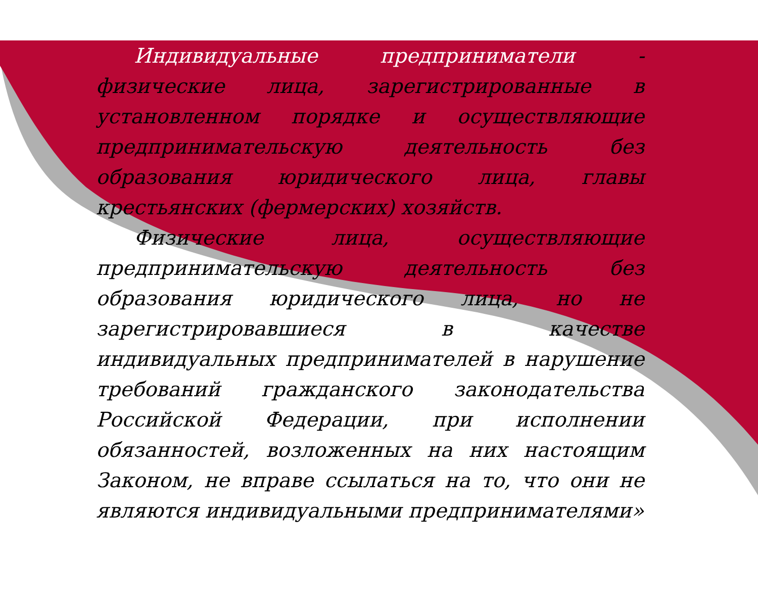Индивидуальные предприниматели - физические лица, зарегистрированные в установленном порядке и осуществляющие предпринимательскую деятельность без образования юридического лица, главы крестьянских (фермерских) хозяйств.
Физические лица, осуществляющие предпринимательскую деятельность без образования юридического лица, но не зарегистрировавшиеся в качестве индивидуальных предпринимателей в нарушение требований гражданского законодательства Российской Федерации, при исполнении обязанностей, возложенных на них настоящим Законом, не вправе ссылаться на то, что они не являются индивидуальными предпринимателями»